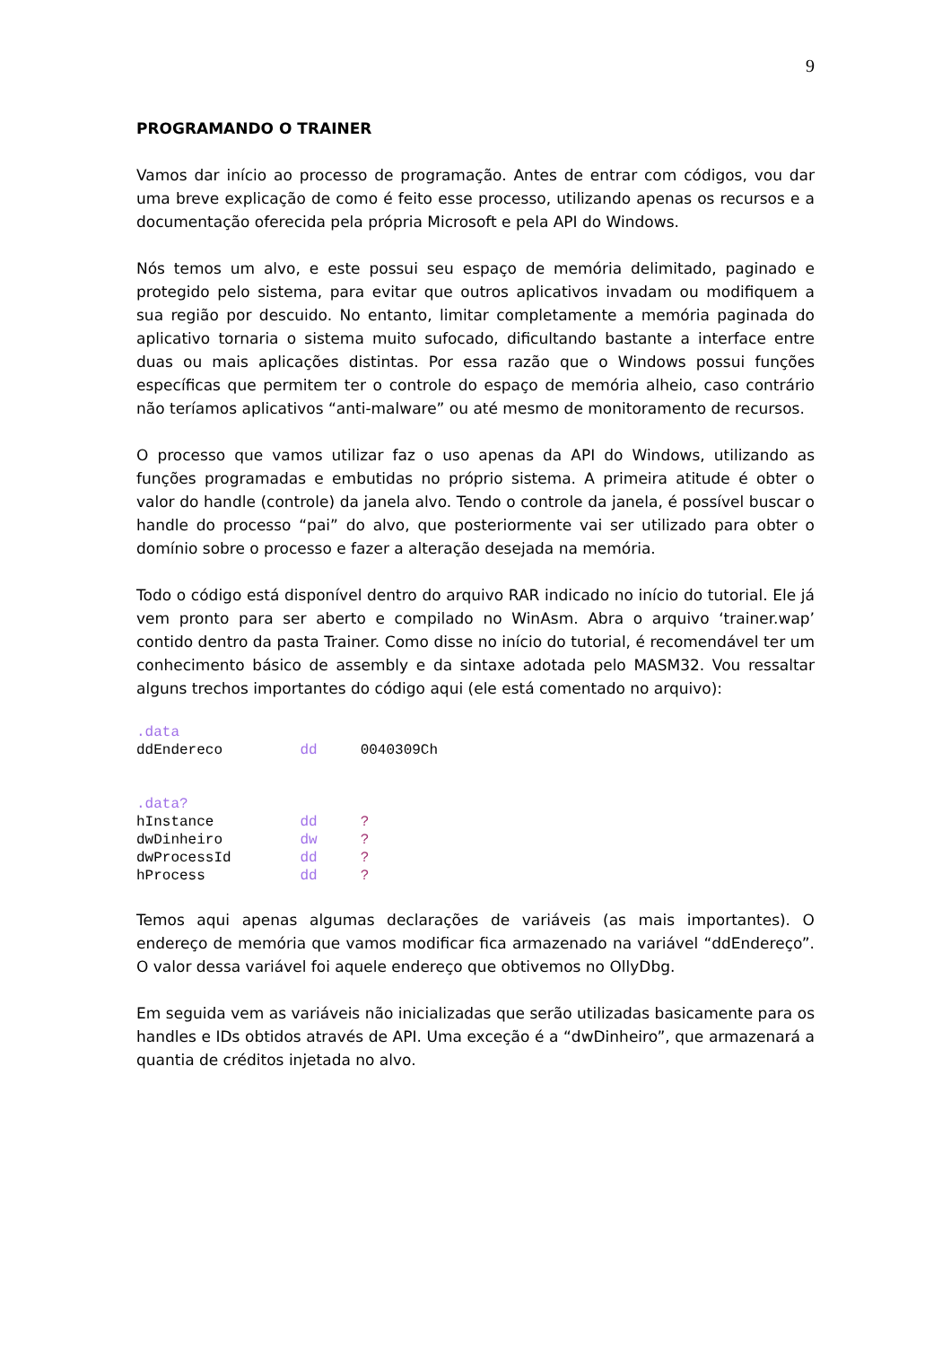9
PROGRAMANDO O TRAINER
Vamos dar início ao processo de programação. Antes de entrar com códigos, vou dar uma breve explicação de como é feito esse processo, utilizando apenas os recursos e a documentação oferecida pela própria Microsoft e pela API do Windows.
Nós temos um alvo, e este possui seu espaço de memória delimitado, paginado e protegido pelo sistema, para evitar que outros aplicativos invadam ou modifiquem a sua região por descuido. No entanto, limitar completamente a memória paginada do aplicativo tornaria o sistema muito sufocado, dificultando bastante a interface entre duas ou mais aplicações distintas. Por essa razão que o Windows possui funções específicas que permitem ter o controle do espaço de memória alheio, caso contrário não teríamos aplicativos “anti-malware” ou até mesmo de monitoramento de recursos.
O processo que vamos utilizar faz o uso apenas da API do Windows, utilizando as funções programadas e embutidas no próprio sistema. A primeira atitude é obter o valor do handle (controle) da janela alvo. Tendo o controle da janela, é possível buscar o handle do processo “pai” do alvo, que posteriormente vai ser utilizado para obter o domínio sobre o processo e fazer a alteração desejada na memória.
Todo o código está disponível dentro do arquivo RAR indicado no início do tutorial. Ele já vem pronto para ser aberto e compilado no WinAsm. Abra o arquivo ‘trainer.wap’ contido dentro da pasta Trainer. Como disse no início do tutorial, é recomendável ter um conhecimento básico de assembly e da sintaxe adotada pelo MASM32. Vou ressaltar alguns trechos importantes do código aqui (ele está comentado no arquivo):
.data
ddEndereco         dd     0040309Ch


.data?
hInstance          dd     ?
dwDinheiro         dw     ?
dwProcessId        dd     ?
hProcess           dd     ?
Temos aqui apenas algumas declarações de variáveis (as mais importantes). O endereço de memória que vamos modificar fica armazenado na variável “ddEndereço”. O valor dessa variável foi aquele endereço que obtivemos no OllyDbg.
Em seguida vem as variáveis não inicializadas que serão utilizadas basicamente para os handles e IDs obtidos através de API. Uma exceção é a “dwDinheiro”, que armazenará a quantia de créditos injetada no alvo.